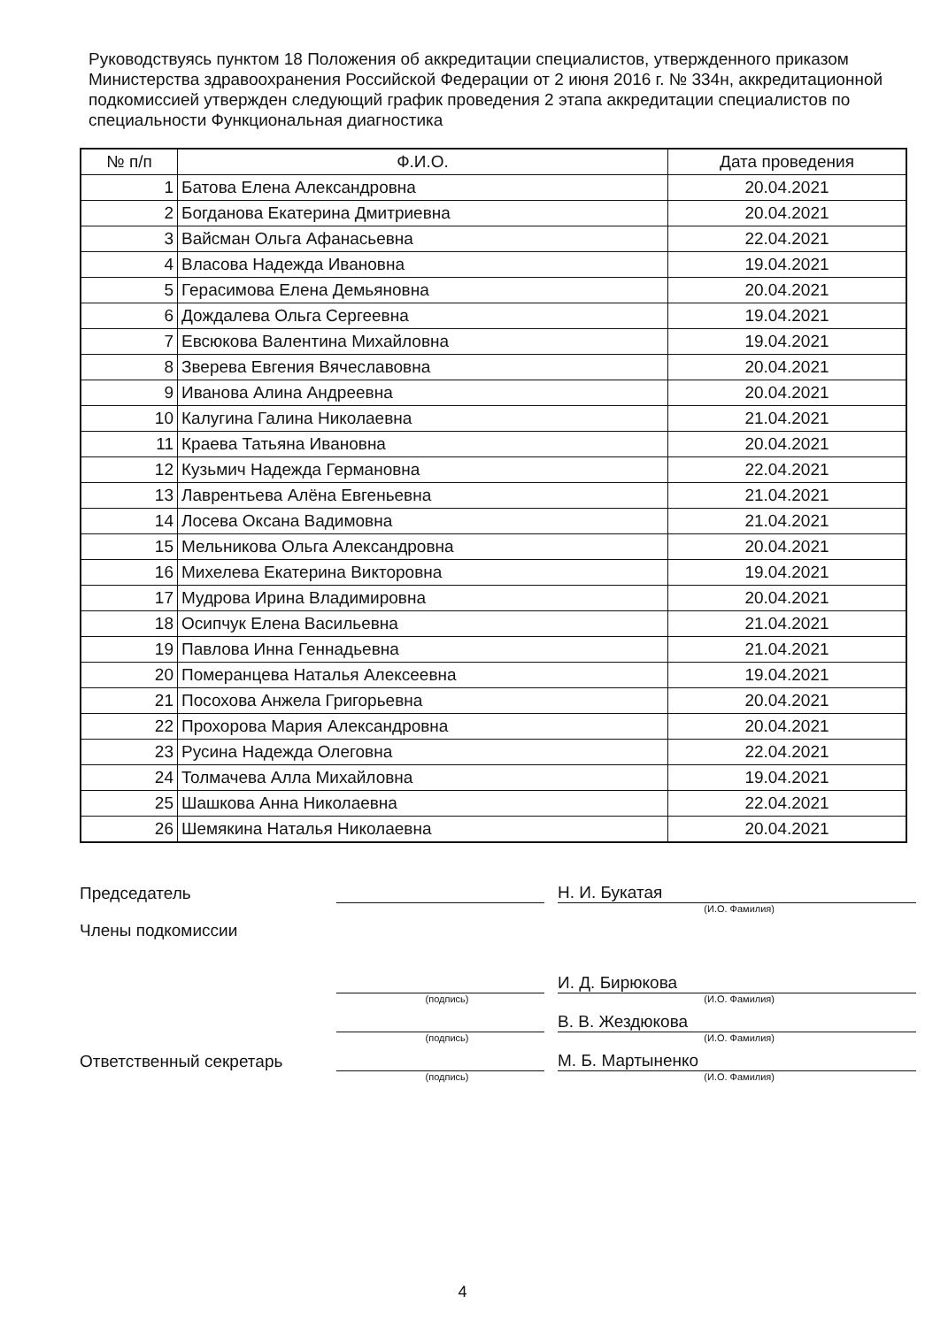Руководствуясь пунктом 18 Положения об аккредитации специалистов, утвержденного приказом Министерства здравоохранения Российской Федерации от 2 июня 2016 г. № 334н, аккредитационной подкомиссией утвержден следующий график проведения 2 этапа аккредитации специалистов по специальности Функциональная диагностика
| № п/п | Ф.И.О. | Дата проведения |
| --- | --- | --- |
| 1 | Батова Елена Александровна | 20.04.2021 |
| 2 | Богданова Екатерина Дмитриевна | 20.04.2021 |
| 3 | Вайсман Ольга Афанасьевна | 22.04.2021 |
| 4 | Власова Надежда Ивановна | 19.04.2021 |
| 5 | Герасимова Елена Демьяновна | 20.04.2021 |
| 6 | Дождалева Ольга Сергеевна | 19.04.2021 |
| 7 | Евсюкова Валентина Михайловна | 19.04.2021 |
| 8 | Зверева Евгения Вячеславовна | 20.04.2021 |
| 9 | Иванова Алина Андреевна | 20.04.2021 |
| 10 | Калугина Галина Николаевна | 21.04.2021 |
| 11 | Краева Татьяна Ивановна | 20.04.2021 |
| 12 | Кузьмич Надежда Германовна | 22.04.2021 |
| 13 | Лаврентьева Алёна Евгеньевна | 21.04.2021 |
| 14 | Лосева Оксана Вадимовна | 21.04.2021 |
| 15 | Мельникова Ольга Александровна | 20.04.2021 |
| 16 | Михелева Екатерина Викторовна | 19.04.2021 |
| 17 | Мудрова Ирина Владимировна | 20.04.2021 |
| 18 | Осипчук Елена Васильевна | 21.04.2021 |
| 19 | Павлова Инна Геннадьевна | 21.04.2021 |
| 20 | Померанцева Наталья Алексеевна | 19.04.2021 |
| 21 | Посохова Анжела Григорьевна | 20.04.2021 |
| 22 | Прохорова Мария Александровна | 20.04.2021 |
| 23 | Русина Надежда Олеговна | 22.04.2021 |
| 24 | Толмачева Алла Михайловна | 19.04.2021 |
| 25 | Шашкова Анна Николаевна | 22.04.2021 |
| 26 | Шемякина Наталья Николаевна | 20.04.2021 |
Председатель
Н. И. Букатая
(И.О. Фамилия)
Члены подкомиссии
И. Д. Бирюкова
(подпись) (И.О. Фамилия)
В. В. Жездюкова
(подпись) (И.О. Фамилия)
Ответственный секретарь
М. Б. Мартыненко
(подпись) (И.О. Фамилия)
4